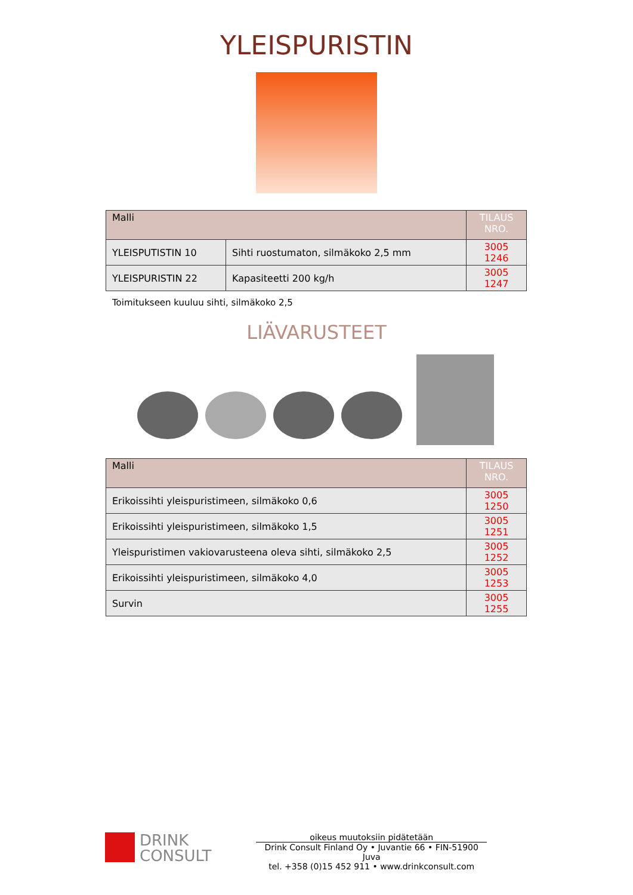YLEISPURISTIN
| Malli | | TILAUS NRO. |
| --- | --- | --- |
| YLEISPUTISTIN 10 | Sihti ruostumaton, silmäkoko 2,5 mm | 3005 1246 |
| YLEISPURISTIN 22 | Kapasiteetti 200 kg/h | 3005 1247 |
Toimitukseen kuuluu sihti, silmäkoko 2,5
LIÄVARUSTEET
| Malli | TILAUS NRO. |
| --- | --- |
| Erikoissihti yleispuristimeen, silmäkoko 0,6 | 3005 1250 |
| Erikoissihti yleispuristimeen, silmäkoko 1,5 | 3005 1251 |
| Yleispuristimen vakiovarusteena oleva sihti, silmäkoko 2,5 | 3005 1252 |
| Erikoissihti yleispuristimeen, silmäkoko 4,0 | 3005 1253 |
| Survin | 3005 1255 |
DRINK
CONSULT
oikeus muutoksiin pidätetään
Drink Consult Finland Oy • Juvantie 66 • FIN-51900 Juva
tel. +358 (0)15 452 911 • www.drinkconsult.com